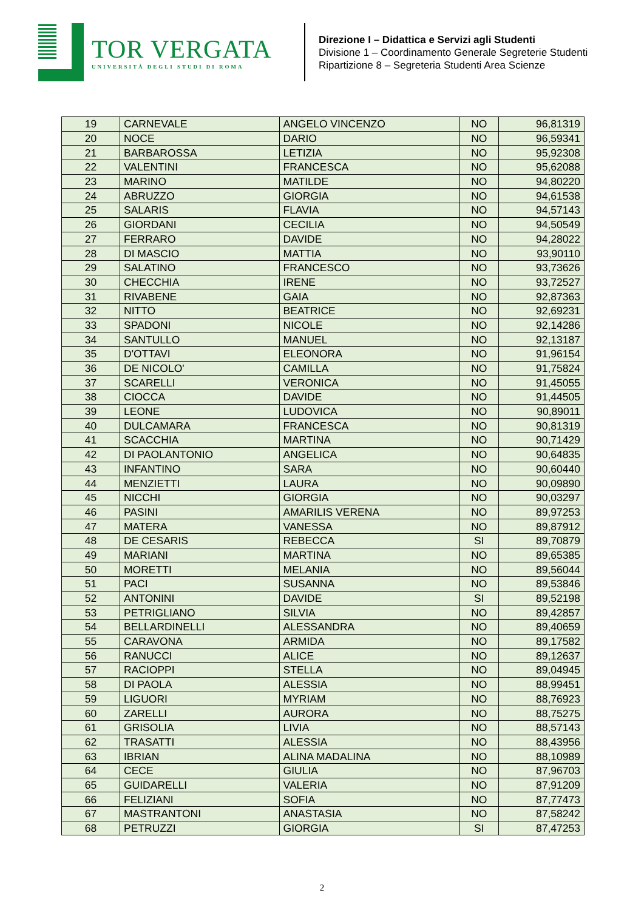TOR VERGATA
UNIVERSITÀ DEGLI STUDI DI ROMA
Direzione I – Didattica e Servizi agli Studenti
Divisione 1 – Coordinamento Generale Segreterie Studenti
Ripartizione 8 – Segreteria Studenti Area Scienze
| 19 | CARNEVALE | ANGELO VINCENZO | NO | 96,81319 |
| 20 | NOCE | DARIO | NO | 96,59341 |
| 21 | BARBAROSSA | LETIZIA | NO | 95,92308 |
| 22 | VALENTINI | FRANCESCA | NO | 95,62088 |
| 23 | MARINO | MATILDE | NO | 94,80220 |
| 24 | ABRUZZO | GIORGIA | NO | 94,61538 |
| 25 | SALARIS | FLAVIA | NO | 94,57143 |
| 26 | GIORDANI | CECILIA | NO | 94,50549 |
| 27 | FERRARO | DAVIDE | NO | 94,28022 |
| 28 | DI MASCIO | MATTIA | NO | 93,90110 |
| 29 | SALATINO | FRANCESCO | NO | 93,73626 |
| 30 | CHECCHIA | IRENE | NO | 93,72527 |
| 31 | RIVABENE | GAIA | NO | 92,87363 |
| 32 | NITTO | BEATRICE | NO | 92,69231 |
| 33 | SPADONI | NICOLE | NO | 92,14286 |
| 34 | SANTULLO | MANUEL | NO | 92,13187 |
| 35 | D'OTTAVI | ELEONORA | NO | 91,96154 |
| 36 | DE NICOLO' | CAMILLA | NO | 91,75824 |
| 37 | SCARELLI | VERONICA | NO | 91,45055 |
| 38 | CIOCCA | DAVIDE | NO | 91,44505 |
| 39 | LEONE | LUDOVICA | NO | 90,89011 |
| 40 | DULCAMARA | FRANCESCA | NO | 90,81319 |
| 41 | SCACCHIA | MARTINA | NO | 90,71429 |
| 42 | DI PAOLANTONIO | ANGELICA | NO | 90,64835 |
| 43 | INFANTINO | SARA | NO | 90,60440 |
| 44 | MENZIETTI | LAURA | NO | 90,09890 |
| 45 | NICCHI | GIORGIA | NO | 90,03297 |
| 46 | PASINI | AMARILIS VERENA | NO | 89,97253 |
| 47 | MATERA | VANESSA | NO | 89,87912 |
| 48 | DE CESARIS | REBECCA | SI | 89,70879 |
| 49 | MARIANI | MARTINA | NO | 89,65385 |
| 50 | MORETTI | MELANIA | NO | 89,56044 |
| 51 | PACI | SUSANNA | NO | 89,53846 |
| 52 | ANTONINI | DAVIDE | SI | 89,52198 |
| 53 | PETRIGLIANO | SILVIA | NO | 89,42857 |
| 54 | BELLARDINELLI | ALESSANDRA | NO | 89,40659 |
| 55 | CARAVONA | ARMIDA | NO | 89,17582 |
| 56 | RANUCCI | ALICE | NO | 89,12637 |
| 57 | RACIOPPI | STELLA | NO | 89,04945 |
| 58 | DI PAOLA | ALESSIA | NO | 88,99451 |
| 59 | LIGUORI | MYRIAM | NO | 88,76923 |
| 60 | ZARELLI | AURORA | NO | 88,75275 |
| 61 | GRISOLIA | LIVIA | NO | 88,57143 |
| 62 | TRASATTI | ALESSIA | NO | 88,43956 |
| 63 | IBRIAN | ALINA MADALINA | NO | 88,10989 |
| 64 | CECE | GIULIA | NO | 87,96703 |
| 65 | GUIDARELLI | VALERIA | NO | 87,91209 |
| 66 | FELIZIANI | SOFIA | NO | 87,77473 |
| 67 | MASTRANTONI | ANASTASIA | NO | 87,58242 |
| 68 | PETRUZZI | GIORGIA | SI | 87,47253 |
2